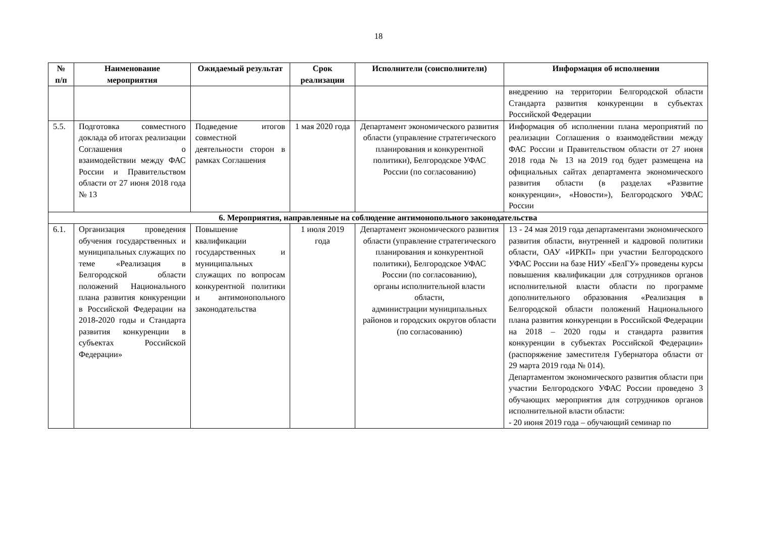18
| № п/п | Наименование мероприятия | Ожидаемый результат | Срок реализации | Исполнители (соисполнители) | Информация об исполнении |
| --- | --- | --- | --- | --- | --- |
| | | | | | внедрению на территории Белгородской области Стандарта развития конкуренции в субъектах Российской Федерации |
| 5.5. | Подготовка совместного доклада об итогах реализации Соглашения о взаимодействии между ФАС России и Правительством области от 27 июня 2018 года № 13 | Подведение итогов совместной деятельности сторон в рамках Соглашения | 1 мая 2020 года | Департамент экономического развития области (управление стратегического планирования и конкурентной политики), Белгородское УФАС России (по согласованию) | Информация об исполнении плана мероприятий по реализации Соглашения о взаимодействии между ФАС России и Правительством области от 27 июня 2018 года № 13 на 2019 год будет размещена на официальных сайтах департамента экономического развития области (в разделах «Развитие конкуренции», «Новости»), Белгородского УФАС России |
| 6. Мероприятия, направленные на соблюдение антимонопольного законодательства | | | | | |
| 6.1. | Организация проведения обучения государственных и муниципальных служащих по теме «Реализация в Белгородской области положений Национального плана развития конкуренции в Российской Федерации на 2018-2020 годы и Стандарта развития конкуренции в субъектах Российской Федерации» | Повышение квалификации государственных и муниципальных служащих по вопросам конкурентной политики и антимонопольного законодательства | 1 июля 2019 года | Департамент экономического развития области (управление стратегического планирования и конкурентной политики), Белгородское УФАС России (по согласованию), органы исполнительной власти области, администрации муниципальных районов и городских округов области (по согласованию) | 13 - 24 мая 2019 года департаментами экономического развития области, внутренней и кадровой политики области, ОАУ «ИРКП» при участии Белгородского УФАС России на базе НИУ «БелГУ» проведены курсы повышения квалификации для сотрудников органов исполнительной власти области по программе дополнительного образования «Реализация в Белгородской области положений Национального плана развития конкуренции в Российской Федерации на 2018 – 2020 годы и стандарта развития конкуренции в субъектах Российской Федерации» (распоряжение заместителя Губернатора области от 29 марта 2019 года № 014). Департаментом экономического развития области при участии Белгородского УФАС России проведено 3 обучающих мероприятия для сотрудников органов исполнительной власти области: - 20 июня 2019 года – обучающий семинар по |